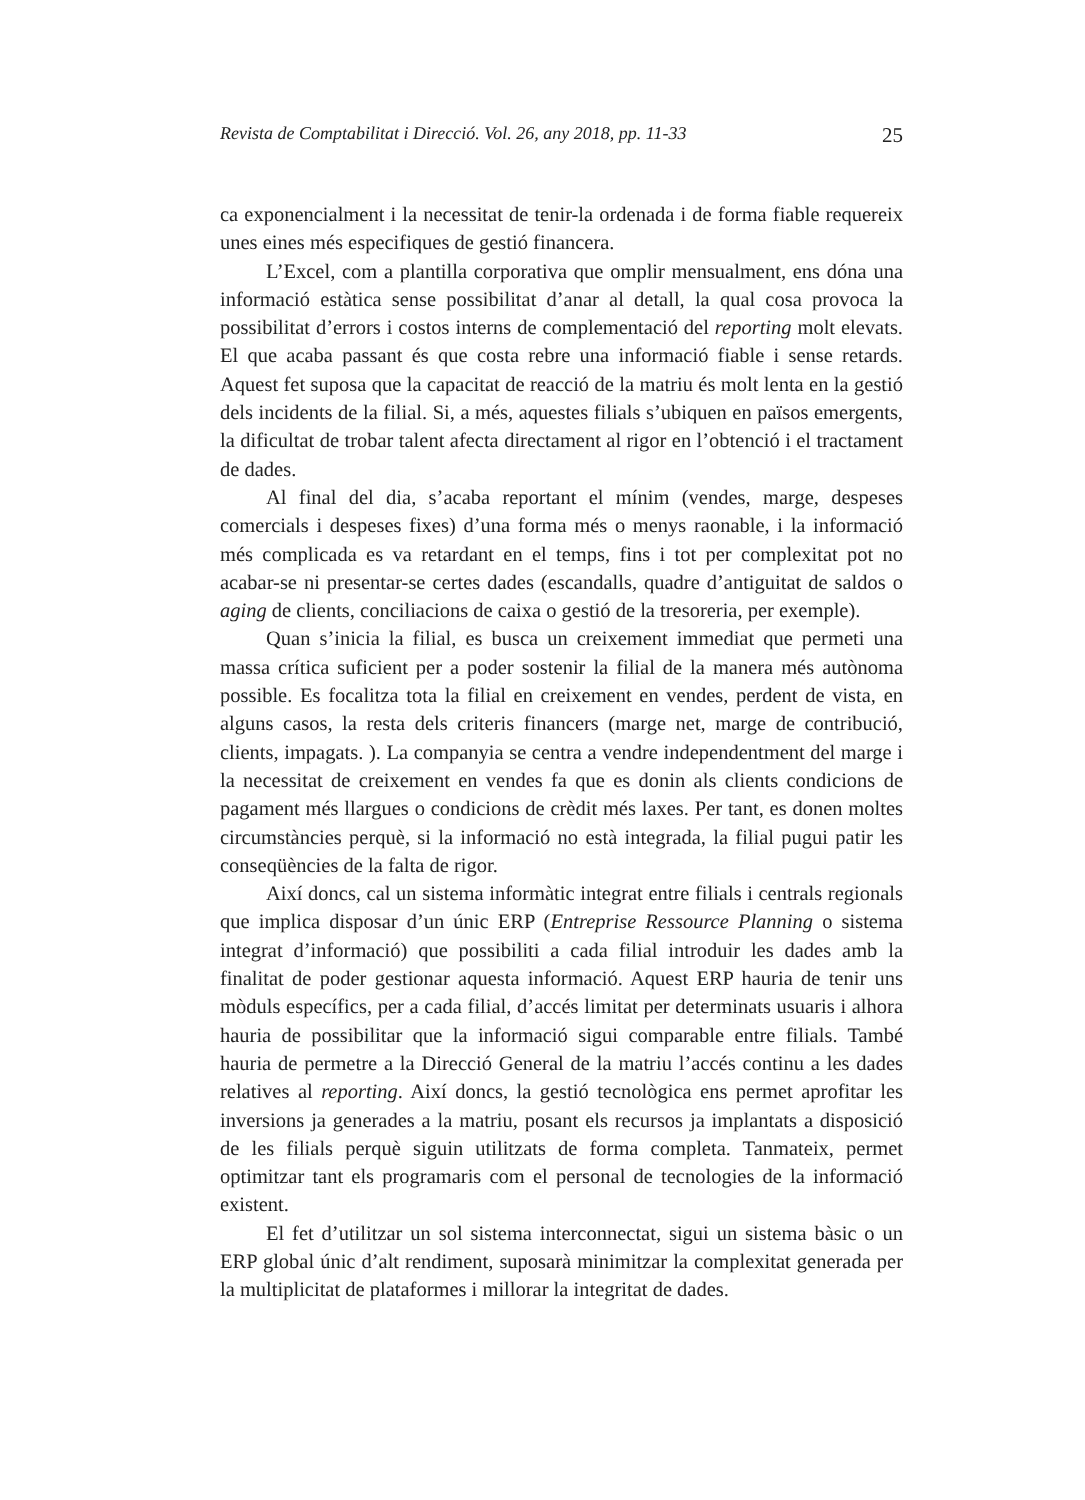Revista de Comptabilitat i Direcció. Vol. 26, any 2018, pp. 11-33 25
ca exponencialment i la necessitat de tenir-la ordenada i de forma fiable requereix unes eines més especifiques de gestió financera.
L’Excel, com a plantilla corporativa que omplir mensualment, ens dóna una informació estàtica sense possibilitat d’anar al detall, la qual cosa provoca la possibilitat d’errors i costos interns de complementació del reporting molt elevats. El que acaba passant és que costa rebre una informació fiable i sense retards. Aquest fet suposa que la capacitat de reacció de la matriu és molt lenta en la gestió dels incidents de la filial. Si, a més, aquestes filials s’ubiquen en països emergents, la dificultat de trobar talent afecta directament al rigor en l’obtenció i el tractament de dades.
Al final del dia, s’acaba reportant el mínim (vendes, marge, despeses comercials i despeses fixes) d’una forma més o menys raonable, i la informació més complicada es va retardant en el temps, fins i tot per complexitat pot no acabar-se ni presentar-se certes dades (escandalls, quadre d’antiguitat de saldos o aging de clients, conciliacions de caixa o gestió de la tresoreria, per exemple).
Quan s’inicia la filial, es busca un creixement immediat que permeti una massa crítica suficient per a poder sostenir la filial de la manera més autònoma possible. Es focalitza tota la filial en creixement en vendes, perdent de vista, en alguns casos, la resta dels criteris financers (marge net, marge de contribució, clients, impagats. ). La companyia se centra a vendre independentment del marge i la necessitat de creixement en vendes fa que es donin als clients condicions de pagament més llargues o condicions de crèdit més laxes. Per tant, es donen moltes circumstàncies perquè, si la informació no està integrada, la filial pugui patir les conseqüències de la falta de rigor.
Així doncs, cal un sistema informàtic integrat entre filials i centrals regionals que implica disposar d’un únic ERP (Entreprise Ressource Planning o sistema integrat d’informació) que possibiliti a cada filial introduir les dades amb la finalitat de poder gestionar aquesta informació. Aquest ERP hauria de tenir uns mòduls específics, per a cada filial, d’accés limitat per determinats usuaris i alhora hauria de possibilitar que la informació sigui comparable entre filials. També hauria de permetre a la Direcció General de la matriu l’accés continu a les dades relatives al reporting. Així doncs, la gestió tecnològica ens permet aprofitar les inversions ja generades a la matriu, posant els recursos ja implantats a disposició de les filials perquè siguin utilitzats de forma completa. Tanmateix, permet optimitzar tant els programaris com el personal de tecnologies de la informació existent.
El fet d’utilitzar un sol sistema interconnectat, sigui un sistema bàsic o un ERP global únic d’alt rendiment, suposarà minimitzar la complexitat generada per la multiplicitat de plataformes i millorar la integritat de dades.